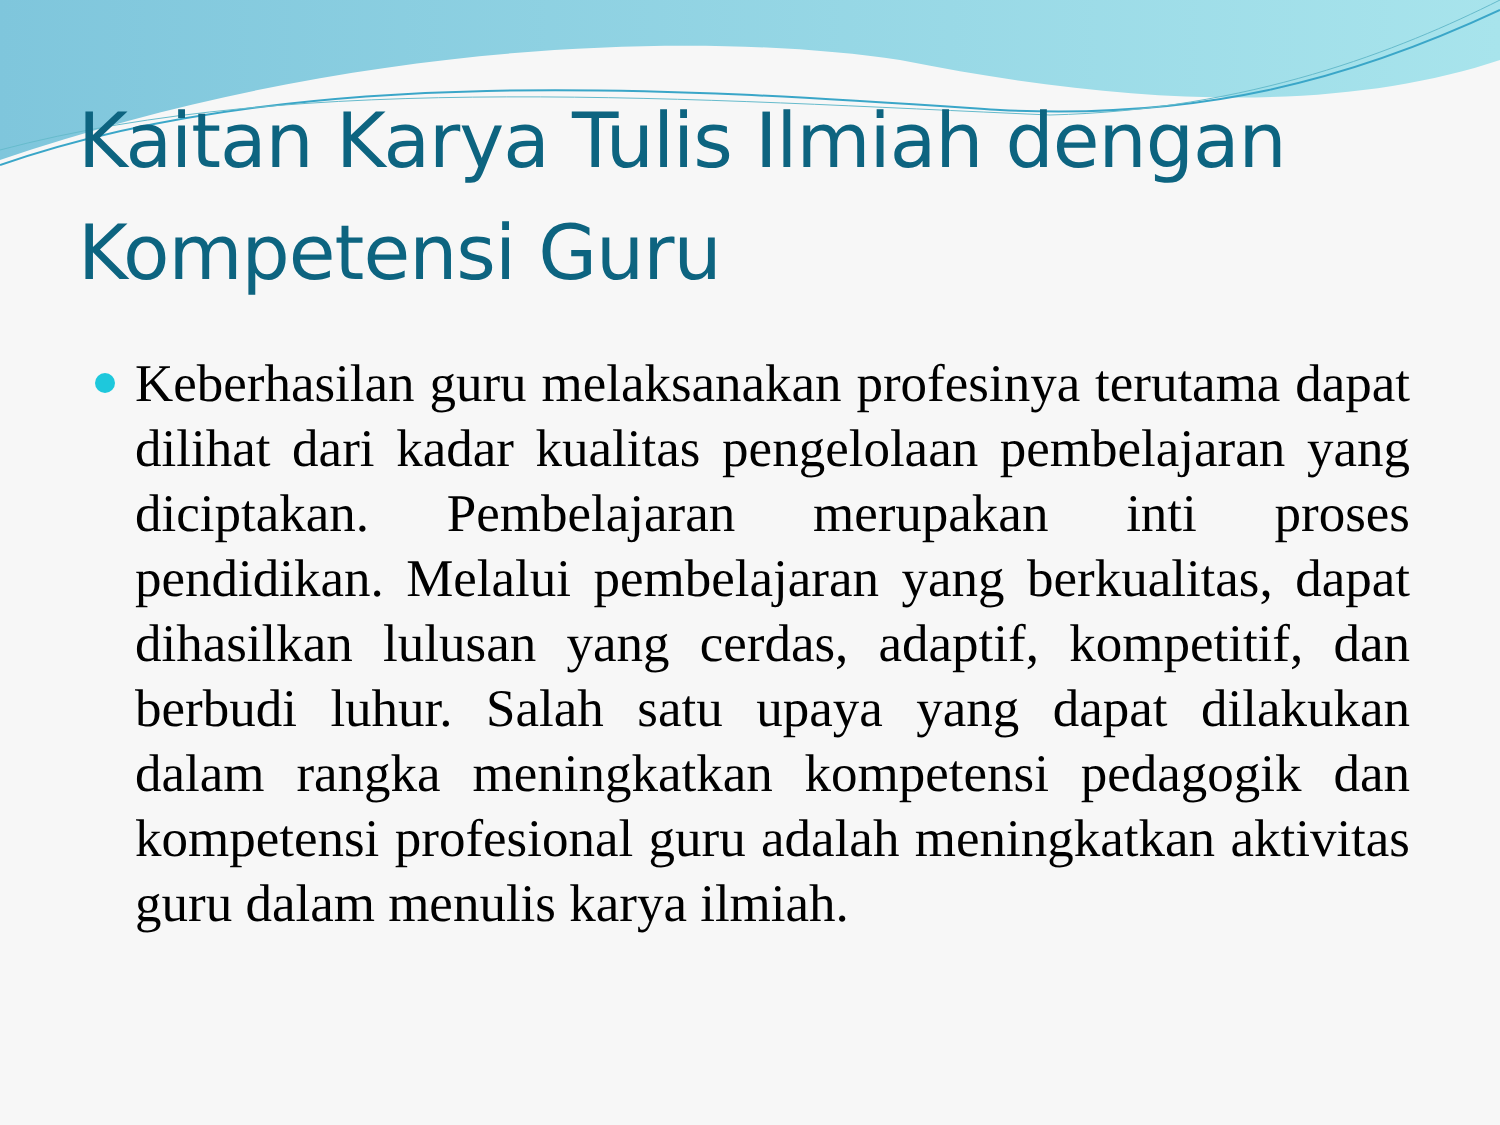Kaitan Karya Tulis Ilmiah dengan Kompetensi Guru
Keberhasilan guru melaksanakan profesinya terutama dapat dilihat dari kadar kualitas pengelolaan pembelajaran yang diciptakan. Pembelajaran merupakan inti proses pendidikan. Melalui pembelajaran yang berkualitas, dapat dihasilkan lulusan yang cerdas, adaptif, kompetitif, dan berbudi luhur. Salah satu upaya yang dapat dilakukan dalam rangka meningkatkan kompetensi pedagogik dan kompetensi profesional guru adalah meningkatkan aktivitas guru dalam menulis karya ilmiah.